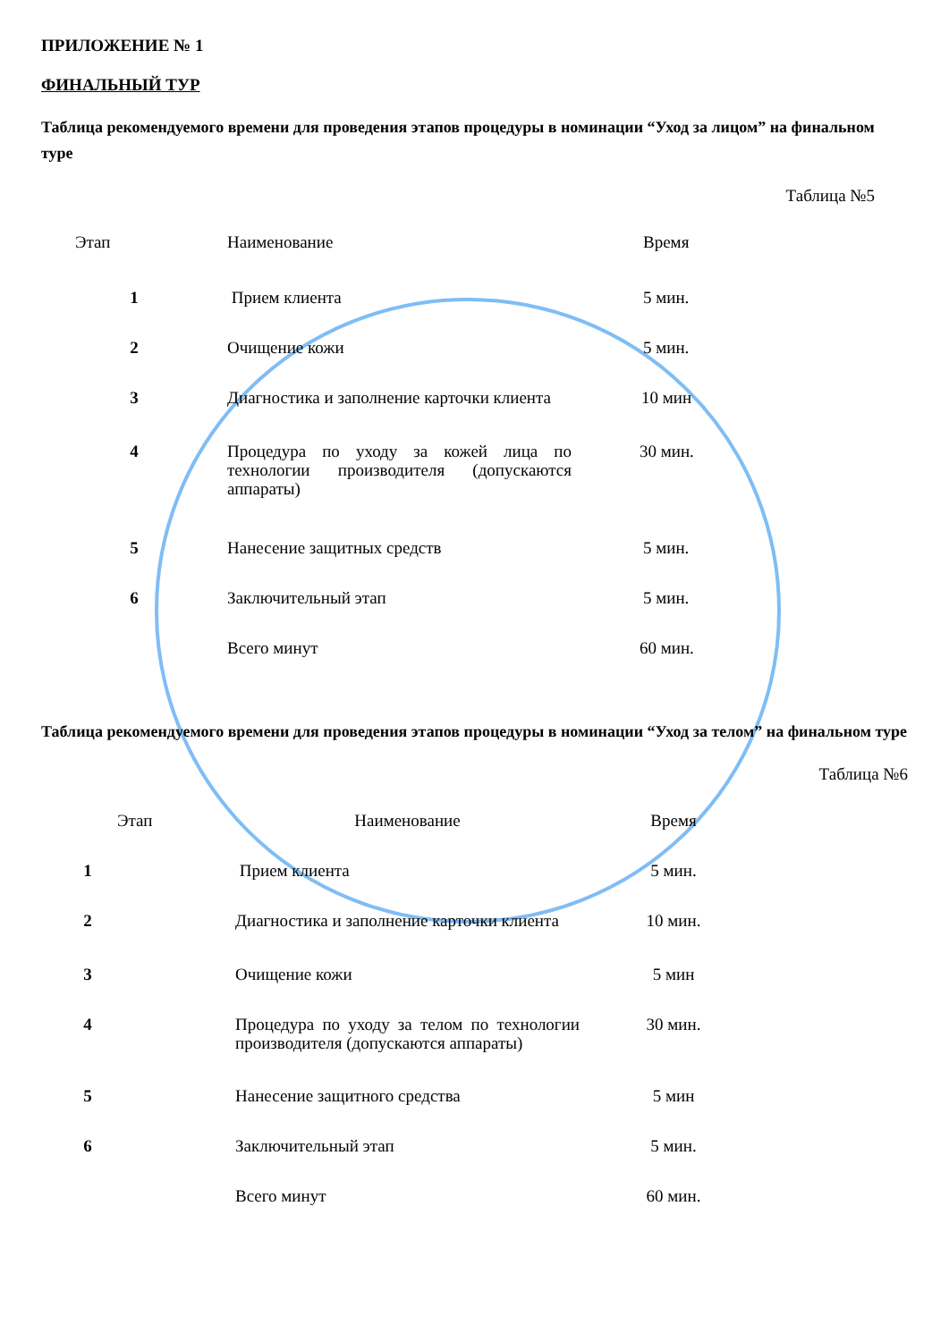ПРИЛОЖЕНИЕ № 1
ФИНАЛЬНЫЙ ТУР
Таблица рекомендуемого времени для проведения этапов процедуры в номинации “Уход за лицом” на финальном туре
Таблица №5
| Этап | Наименование | Время |
| --- | --- | --- |
| 1 | Прием клиента | 5 мин. |
| 2 | Очищение кожи | 5 мин. |
| 3 | Диагностика и заполнение карточки клиента | 10 мин |
| 4 | Процедура по уходу за кожей лица по технологии производителя (допускаются аппараты) | 30 мин. |
| 5 | Нанесение защитных средств | 5 мин. |
| 6 | Заключительный этап | 5 мин. |
| | Всего минут | 60 мин. |
Таблица рекомендуемого времени для проведения этапов процедуры в номинации “Уход за телом” на финальном туре
Таблица №6
| Этап | Наименование | Время |
| --- | --- | --- |
| 1 | Прием клиента | 5 мин. |
| 2 | Диагностика и заполнение карточки клиента | 10 мин. |
| 3 | Очищение кожи | 5 мин |
| 4 | Процедура по уходу за телом по технологии производителя (допускаются аппараты) | 30 мин. |
| 5 | Нанесение защитного средства | 5 мин |
| 6 | Заключительный этап | 5 мин. |
| | Всего минут | 60 мин. |